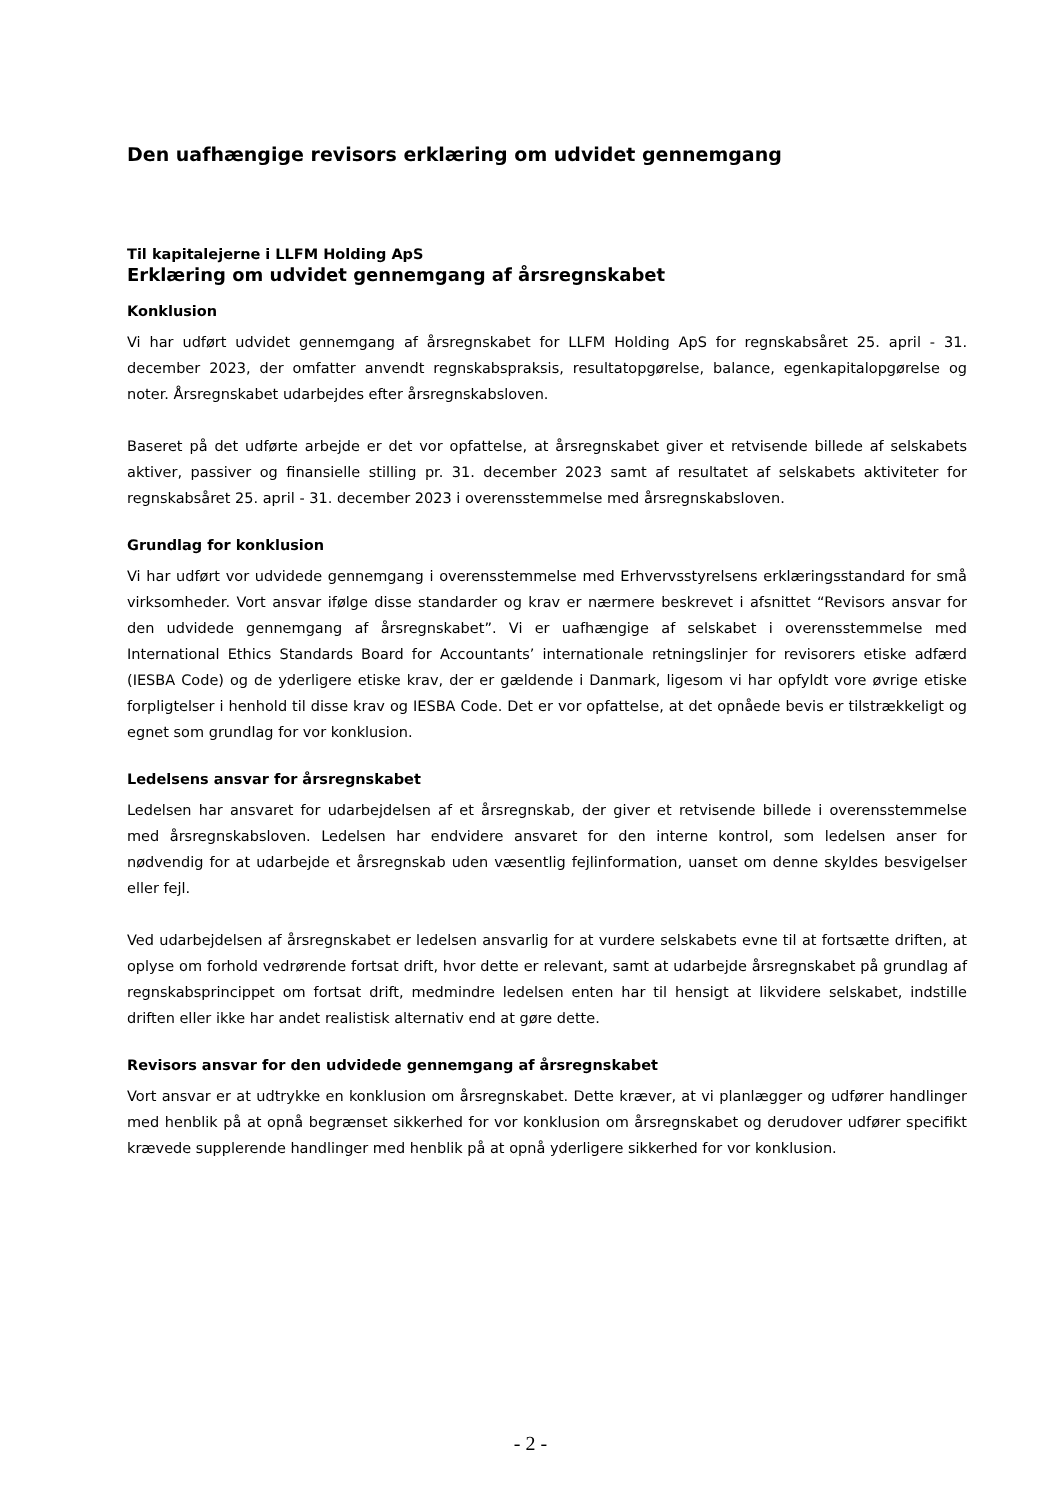Den uafhængige revisors erklæring om udvidet gennemgang
Til kapitalejerne i LLFM Holding ApS
Erklæring om udvidet gennemgang af årsregnskabet
Konklusion
Vi har udført udvidet gennemgang af årsregnskabet for LLFM Holding ApS for regnskabsåret 25. april - 31. december 2023, der omfatter anvendt regnskabspraksis, resultatopgørelse, balance, egenkapitalopgørelse og noter. Årsregnskabet udarbejdes efter årsregnskabsloven.
Baseret på det udførte arbejde er det vor opfattelse, at årsregnskabet giver et retvisende billede af selskabets aktiver, passiver og finansielle stilling pr. 31. december 2023 samt af resultatet af selskabets aktiviteter for regnskabsåret 25. april - 31. december 2023 i overensstemmelse med årsregnskabsloven.
Grundlag for konklusion
Vi har udført vor udvidede gennemgang i overensstemmelse med Erhvervsstyrelsens erklæringsstandard for små virksomheder. Vort ansvar ifølge disse standarder og krav er nærmere beskrevet i afsnittet “Revisors ansvar for den udvidede gennemgang af årsregnskabet”. Vi er uafhængige af selskabet i overensstemmelse med International Ethics Standards Board for Accountants’ internationale retningslinjer for revisorers etiske adfærd (IESBA Code) og de yderligere etiske krav, der er gældende i Danmark, ligesom vi har opfyldt vore øvrige etiske forpligtelser i henhold til disse krav og IESBA Code. Det er vor opfattelse, at det opnåede bevis er tilstrækkeligt og egnet som grundlag for vor konklusion.
Ledelsens ansvar for årsregnskabet
Ledelsen har ansvaret for udarbejdelsen af et årsregnskab, der giver et retvisende billede i overensstemmelse med årsregnskabsloven. Ledelsen har endvidere ansvaret for den interne kontrol, som ledelsen anser for nødvendig for at udarbejde et årsregnskab uden væsentlig fejlinformation, uanset om denne skyldes besvigelser eller fejl.
Ved udarbejdelsen af årsregnskabet er ledelsen ansvarlig for at vurdere selskabets evne til at fortsætte driften, at oplyse om forhold vedrørende fortsat drift, hvor dette er relevant, samt at udarbejde årsregnskabet på grundlag af regnskabsprincippet om fortsat drift, medmindre ledelsen enten har til hensigt at likvidere selskabet, indstille driften eller ikke har andet realistisk alternativ end at gøre dette.
Revisors ansvar for den udvidede gennemgang af årsregnskabet
Vort ansvar er at udtrykke en konklusion om årsregnskabet. Dette kræver, at vi planlægger og udfører handlinger med henblik på at opnå begrænset sikkerhed for vor konklusion om årsregnskabet og derudover udfører specifikt krævede supplerende handlinger med henblik på at opnå yderligere sikkerhed for vor konklusion.
- 2 -